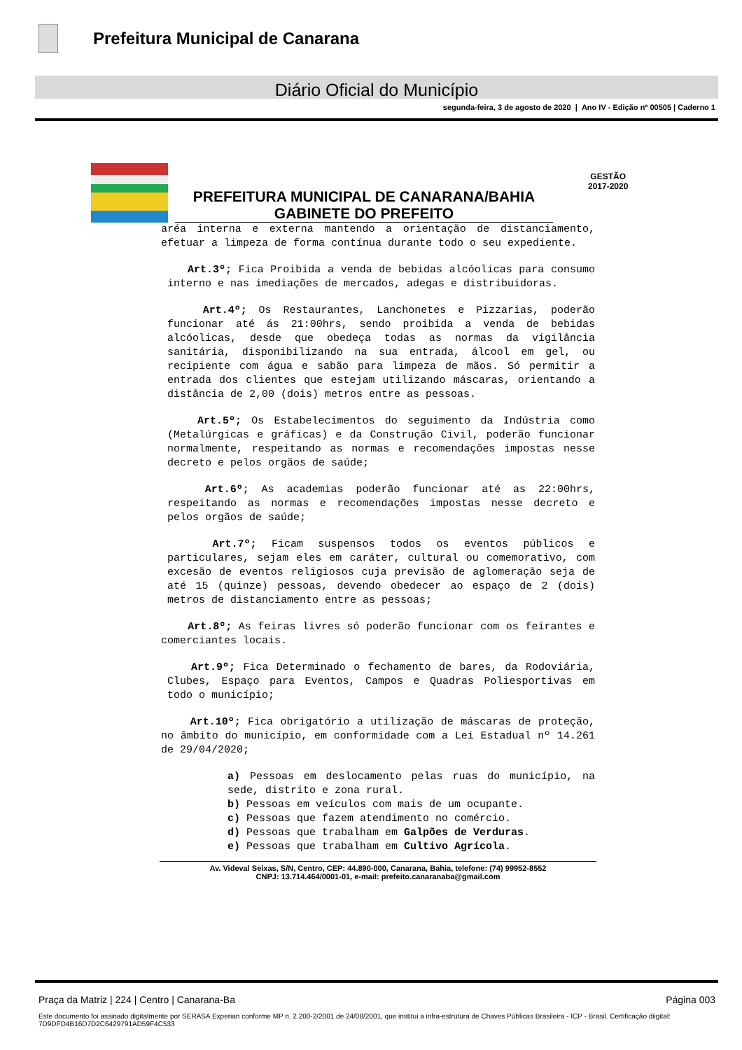Prefeitura Municipal de Canarana
Diário Oficial do Município
segunda-feira, 3 de agosto de 2020 | Ano IV - Edição nº 00505 | Caderno 1
PREFEITURA MUNICIPAL DE CANARANA/BAHIA
GABINETE DO PREFEITO
GESTÃO
2017-2020
aréa interna e externa mantendo a orientação de distanciamento, efetuar a limpeza de forma contínua durante todo o seu expediente.
Art.3º; Fica Proibida a venda de bebidas alcóolicas para consumo interno e nas imediações de mercados, adegas e distribuidoras.
Art.4º; Os Restaurantes, Lanchonetes e Pizzarias, poderão funcionar até ás 21:00hrs, sendo proibida a venda de bebidas alcóolicas, desde que obedeça todas as normas da vigilância sanitária, disponibilizando na sua entrada, álcool em gel, ou recipiente com água e sabão para limpeza de mãos. Só permitir a entrada dos clientes que estejam utilizando máscaras, orientando a distância de 2,00 (dois) metros entre as pessoas.
Art.5º; Os Estabelecimentos do seguimento da Indústria como (Metalúrgicas e gráficas) e da Construção Civil, poderão funcionar normalmente, respeitando as normas e recomendações impostas nesse decreto e pelos orgãos de saúde;
Art.6º; As academias poderão funcionar até as 22:00hrs, respeitando as normas e recomendações impostas nesse decreto e pelos orgãos de saúde;
Art.7º; Ficam suspensos todos os eventos públicos e particulares, sejam eles em caráter, cultural ou comemorativo, com excesão de eventos religiosos cuja previsão de aglomeração seja de até 15 (quinze) pessoas, devendo obedecer ao espaço de 2 (dois) metros de distanciamento entre as pessoas;
Art.8º; As feiras livres só poderão funcionar com os feirantes e comerciantes locais.
Art.9º; Fica Determinado o fechamento de bares, da Rodoviária, Clubes, Espaço para Eventos, Campos e Quadras Poliesportivas em todo o município;
Art.10º; Fica obrigatório a utilização de máscaras de proteção, no âmbito do município, em conformidade com a Lei Estadual nº 14.261 de 29/04/2020;
a) Pessoas em deslocamento pelas ruas do município, na sede, distrito e zona rural.
b) Pessoas em veículos com mais de um ocupante.
c) Pessoas que fazem atendimento no comércio.
d) Pessoas que trabalham em Galpões de Verduras.
e) Pessoas que trabalham em Cultivo Agrícola.
Av. Videval Seixas, S/N, Centro, CEP: 44.890-000, Canarana, Bahia, telefone: (74) 99952-8552
CNPJ: 13.714.464/0001-01, e-mail: prefeito.canaranaba@gmail.com
Página 003 Praça da Matriz | 224 | Centro | Canarana-Ba
Este documento foi assinado digitalmente por SERASA Experian conforme MP n. 2.200-2/2001 de 24/08/2001, que institui a infra-estrutura de Chaves Públicas Brasileira - ICP - Brasil. Certificação diigital: 7D9DFD4B16D7D2C6429791AD59F4C533